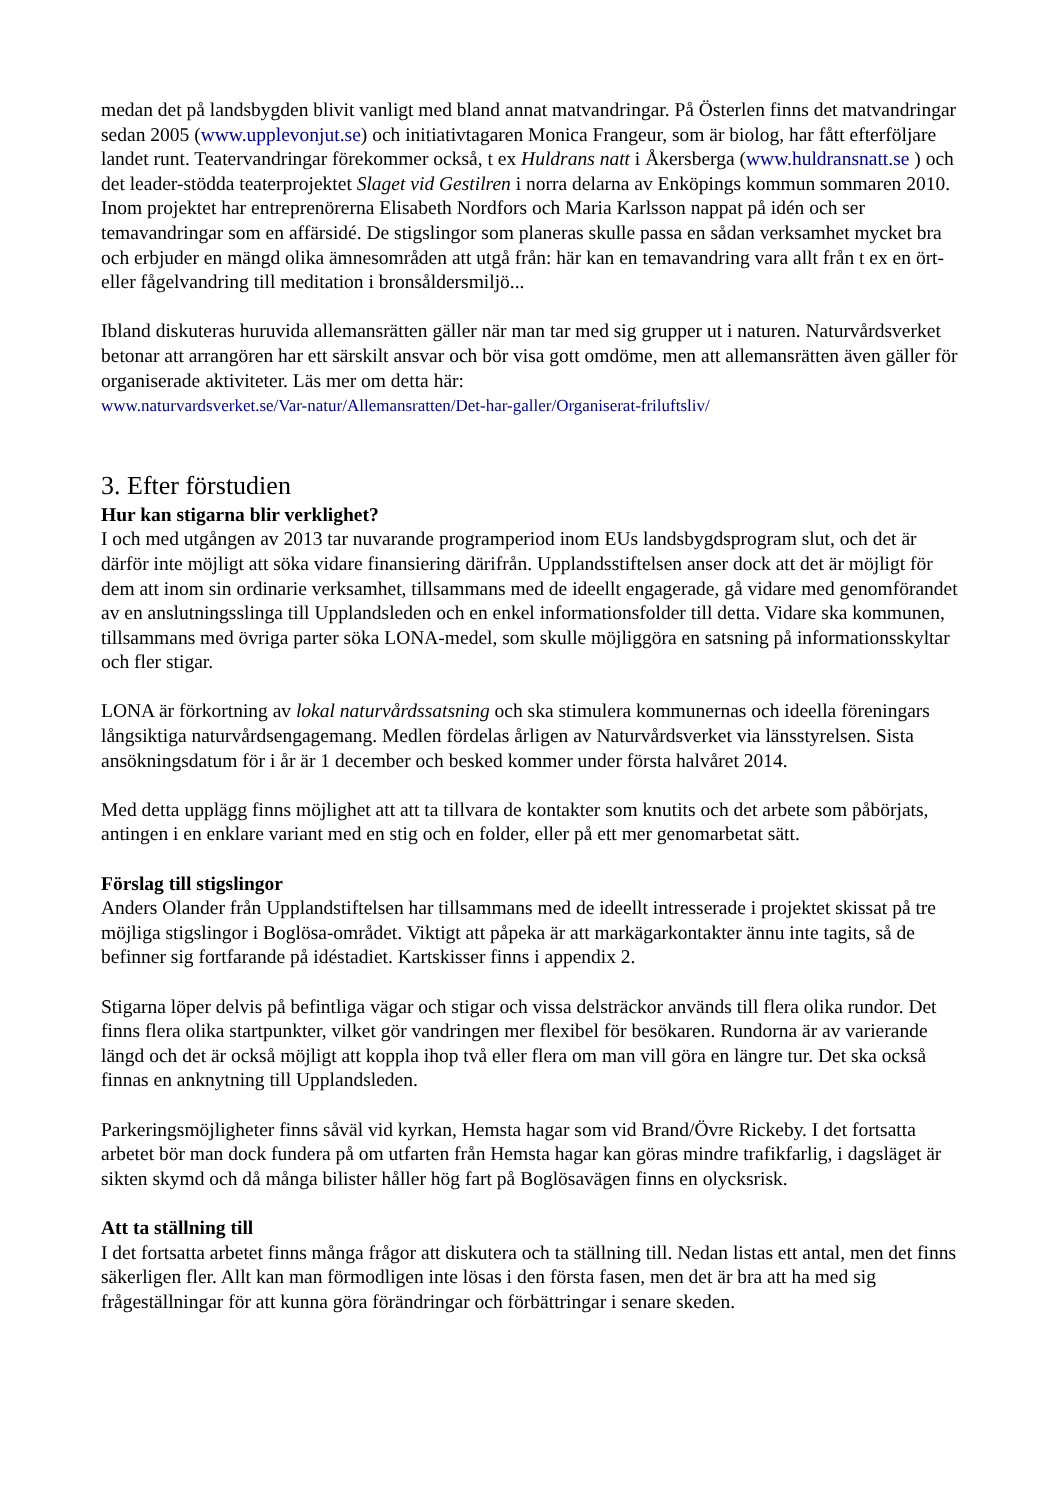medan det på landsbygden blivit vanligt med bland annat matvandringar. På Österlen finns det matvandringar sedan 2005 (www.upplevonjut.se) och initiativtagaren Monica Frangeur, som är biolog, har fått efterföljare landet runt. Teatervandringar förekommer också, t ex Huldrans natt i Åkersberga (www.huldransnatt.se ) och det leader-stödda teaterprojektet Slaget vid Gestilren i norra delarna av Enköpings kommun sommaren 2010. Inom projektet har entreprenörerna Elisabeth Nordfors och Maria Karlsson nappat på idén och ser temavandringar som en affärsidé. De stigslingor som planeras skulle passa en sådan verksamhet mycket bra och erbjuder en mängd olika ämnesområden att utgå från: här kan en temavandring vara allt från t ex en ört- eller fågelvandring till meditation i bronsåldersmiljö...
Ibland diskuteras huruvida allemansrätten gäller när man tar med sig grupper ut i naturen. Naturvårdsverket betonar att arrangören har ett särskilt ansvar och bör visa gott omdöme, men att allemansrätten även gäller för organiserade aktiviteter. Läs mer om detta här:
www.naturvardsverket.se/Var-natur/Allemansratten/Det-har-galler/Organiserat-friluftsliv/
3. Efter förstudien
Hur kan stigarna blir verklighet?
I och med utgången av 2013 tar nuvarande programperiod inom EUs landsbygdsprogram slut, och det är därför inte möjligt att söka vidare finansiering därifrån. Upplandsstiftelsen anser dock att det är möjligt för dem att inom sin ordinarie verksamhet, tillsammans med de ideellt engagerade, gå vidare med genomförandet av en anslutningsslinga till Upplandsleden och en enkel informationsfolder till detta. Vidare ska kommunen, tillsammans med övriga parter söka LONA-medel, som skulle möjliggöra en satsning på informationsskyltar och fler stigar.
LONA är förkortning av lokal naturvårdssatsning och ska stimulera kommunernas och ideella föreningars långsiktiga naturvårdsengagemang. Medlen fördelas årligen av Naturvårdsverket via länsstyrelsen. Sista ansökningsdatum för i år är 1 december och besked kommer under första halvåret 2014.
Med detta upplägg finns möjlighet att att ta tillvara de kontakter som knutits och det arbete som påbörjats, antingen i en enklare variant med en stig och en folder, eller på ett mer genomarbetat sätt.
Förslag till stigslingor
Anders Olander från Upplandstiftelsen har tillsammans med de ideellt intresserade i projektet skissat på tre möjliga stigslingor i Boglösa-området. Viktigt att påpeka är att markägarkontakter ännu inte tagits, så de befinner sig fortfarande på idéstadiet. Kartskisser finns i appendix 2.
Stigarna löper delvis på befintliga vägar och stigar och vissa delsträckor används till flera olika rundor. Det finns flera olika startpunkter, vilket gör vandringen mer flexibel för besökaren. Rundorna är av varierande längd och det är också möjligt att koppla ihop två eller flera om man vill göra en längre tur. Det ska också finnas en anknytning till Upplandsleden.
Parkeringsmöjligheter finns såväl vid kyrkan, Hemsta hagar som vid Brand/Övre Rickeby. I det fortsatta arbetet bör man dock fundera på om utfarten från Hemsta hagar kan göras mindre trafikfarlig, i dagsläget är sikten skymd och då många bilister håller hög fart på Boglösavägen finns en olycksrisk.
Att ta ställning till
I det fortsatta arbetet finns många frågor att diskutera och ta ställning till. Nedan listas ett antal, men det finns säkerligen fler. Allt kan man förmodligen inte lösas i den första fasen, men det är bra att ha med sig frågeställningar för att kunna göra förändringar och förbättringar i senare skeden.